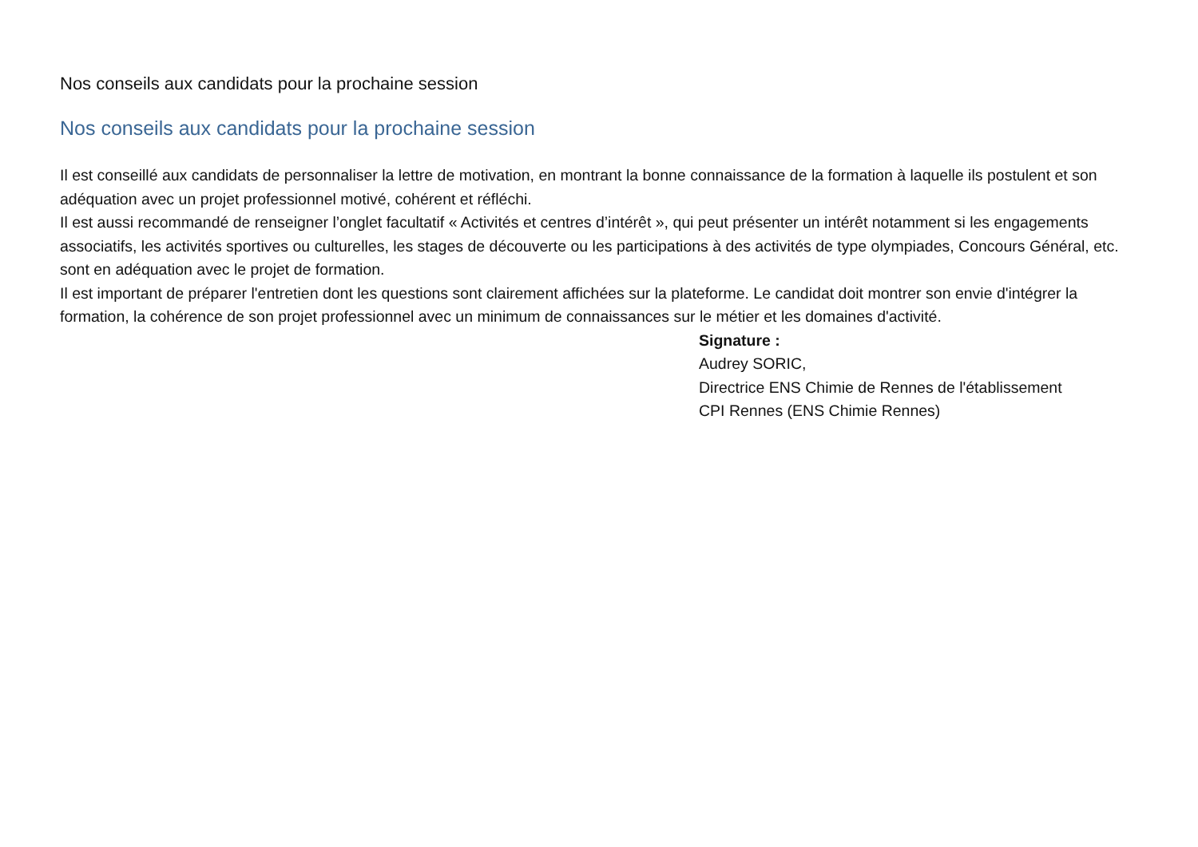Nos conseils aux candidats pour la prochaine session
Nos conseils aux candidats pour la prochaine session
Il est conseillé aux candidats de personnaliser la lettre de motivation, en montrant la bonne connaissance de la formation à laquelle ils postulent et son adéquation avec un projet professionnel motivé, cohérent et réfléchi.
Il est aussi recommandé de renseigner l’onglet facultatif « Activités et centres d’intérêt », qui peut présenter un intérêt notamment si les engagements associatifs, les activités sportives ou culturelles, les stages de découverte ou les participations à des activités de type olympiades, Concours Général, etc. sont en adéquation avec le projet de formation.
Il est important de préparer l'entretien dont les questions sont clairement affichées sur la plateforme. Le candidat doit montrer son envie d'intégrer la formation, la cohérence de son projet professionnel avec un minimum de connaissances sur le métier et les domaines d'activité.
Signature :
Audrey SORIC,
Directrice ENS Chimie de Rennes de l'établissement
CPI Rennes (ENS Chimie Rennes)